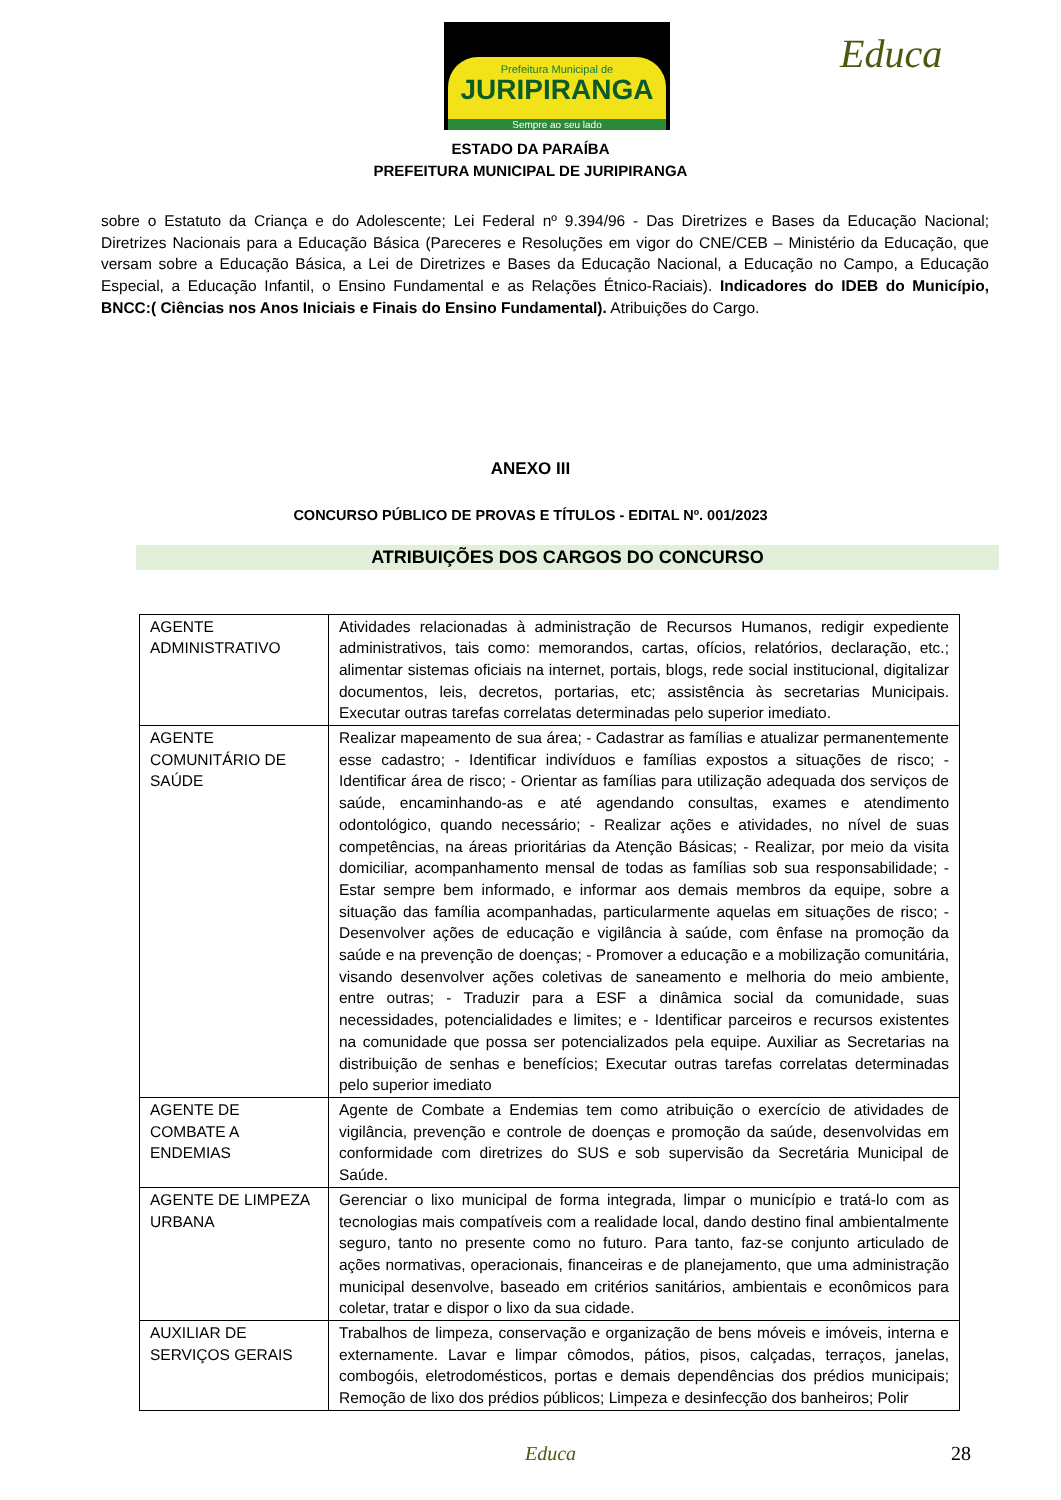Prefeitura Municipal de
JURIPIRANGA
Sempre ao seu lado
Educa
ESTADO DA PARAÍBA
PREFEITURA MUNICIPAL DE JURIPIRANGA
sobre o Estatuto da Criança e do Adolescente; Lei Federal nº 9.394/96 - Das Diretrizes e Bases da Educação Nacional; Diretrizes Nacionais para a Educação Básica (Pareceres e Resoluções em vigor do CNE/CEB – Ministério da Educação, que versam sobre a Educação Básica, a Lei de Diretrizes e Bases da Educação Nacional, a Educação no Campo, a Educação Especial, a Educação Infantil, o Ensino Fundamental e as Relações Étnico-Raciais). Indicadores do IDEB do Município, BNCC:( Ciências nos Anos Iniciais e Finais do Ensino Fundamental). Atribuições do Cargo.
ANEXO III
CONCURSO PÚBLICO DE PROVAS E TÍTULOS - EDITAL Nº. 001/2023
ATRIBUIÇÕES DOS CARGOS DO CONCURSO
| AGENTE ADMINISTRATIVO | Atividades relacionadas à administração de Recursos Humanos, redigir expediente administrativos, tais como: memorandos, cartas, ofícios, relatórios, declaração, etc.; alimentar sistemas oficiais na internet, portais, blogs, rede social institucional, digitalizar documentos, leis, decretos, portarias, etc; assistência às secretarias Municipais. Executar outras tarefas correlatas determinadas pelo superior imediato. |
| AGENTE COMUNITÁRIO DE SAÚDE | Realizar mapeamento de sua área; - Cadastrar as famílias e atualizar permanentemente esse cadastro; - Identificar indivíduos e famílias expostos a situações de risco; - Identificar área de risco; - Orientar as famílias para utilização adequada dos serviços de saúde, encaminhando-as e até agendando consultas, exames e atendimento odontológico, quando necessário; - Realizar ações e atividades, no nível de suas competências, na áreas prioritárias da Atenção Básicas; - Realizar, por meio da visita domiciliar, acompanhamento mensal de todas as famílias sob sua responsabilidade; - Estar sempre bem informado, e informar aos demais membros da equipe, sobre a situação das família acompanhadas, particularmente aquelas em situações de risco; - Desenvolver ações de educação e vigilância à saúde, com ênfase na promoção da saúde e na prevenção de doenças; - Promover a educação e a mobilização comunitária, visando desenvolver ações coletivas de saneamento e melhoria do meio ambiente, entre outras; - Traduzir para a ESF a dinâmica social da comunidade, suas necessidades, potencialidades e limites; e - Identificar parceiros e recursos existentes na comunidade que possa ser potencializados pela equipe. Auxiliar as Secretarias na distribuição de senhas e benefícios; Executar outras tarefas correlatas determinadas pelo superior imediato |
| AGENTE DE COMBATE A ENDEMIAS | Agente de Combate a Endemias tem como atribuição o exercício de atividades de vigilância, prevenção e controle de doenças e promoção da saúde, desenvolvidas em conformidade com diretrizes do SUS e sob supervisão da Secretária Municipal de Saúde. |
| AGENTE DE LIMPEZA URBANA | Gerenciar o lixo municipal de forma integrada, limpar o município e tratá-lo com as tecnologias mais compatíveis com a realidade local, dando destino final ambientalmente seguro, tanto no presente como no futuro. Para tanto, faz-se conjunto articulado de ações normativas, operacionais, financeiras e de planejamento, que uma administração municipal desenvolve, baseado em critérios sanitários, ambientais e econômicos para coletar, tratar e dispor o lixo da sua cidade. |
| AUXILIAR DE SERVIÇOS GERAIS | Trabalhos de limpeza, conservação e organização de bens móveis e imóveis, interna e externamente. Lavar e limpar cômodos, pátios, pisos, calçadas, terraços, janelas, combogóis, eletrodomésticos, portas e demais dependências dos prédios municipais; Remoção de lixo dos prédios públicos; Limpeza e desinfecção dos banheiros; Polir |
Educa 28